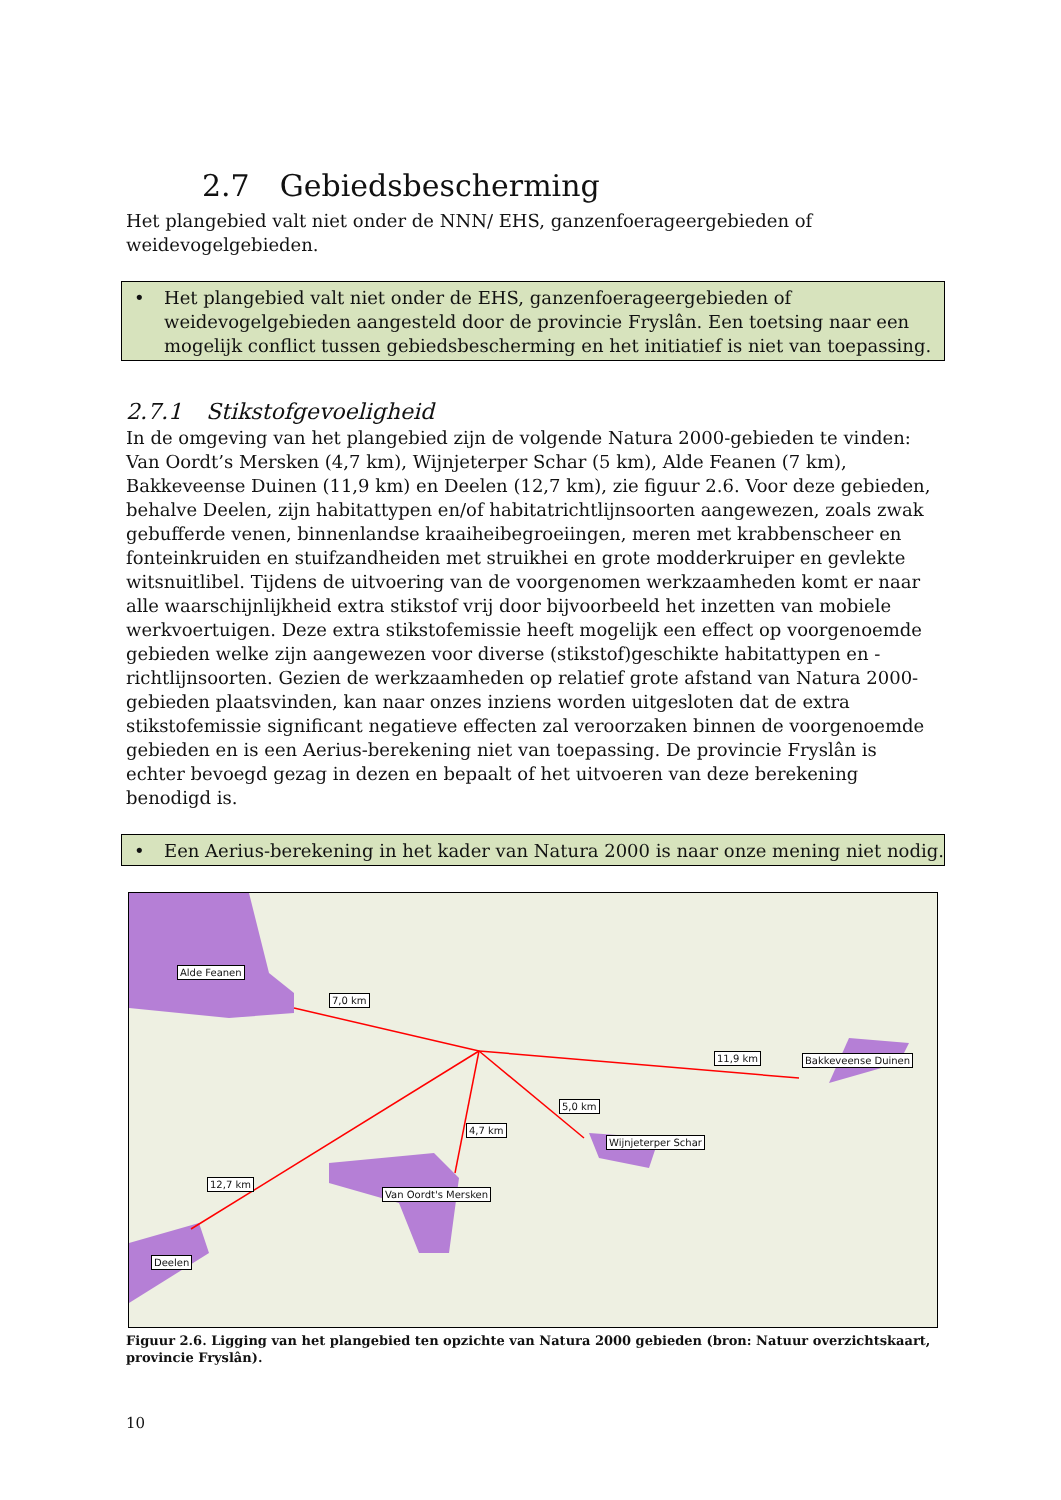2.7 Gebiedsbescherming
Het plangebied valt niet onder de NNN/ EHS, ganzenfoerageergebieden of weidevogelgebieden.
• Het plangebied valt niet onder de EHS, ganzenfoerageergebieden of weidevogelgebieden aangesteld door de provincie Fryslân. Een toetsing naar een mogelijk conflict tussen gebiedsbescherming en het initiatief is niet van toepassing.
2.7.1 Stikstofgevoeligheid
In de omgeving van het plangebied zijn de volgende Natura 2000-gebieden te vinden: Van Oordt’s Mersken (4,7 km), Wijnjeterper Schar (5 km), Alde Feanen (7 km), Bakkeveense Duinen (11,9 km) en Deelen (12,7 km), zie figuur 2.6. Voor deze gebieden, behalve Deelen, zijn habitattypen en/of habitatrichtlijnsoorten aangewezen, zoals zwak gebufferde venen, binnenlandse kraaiheibegroeiingen, meren met krabbenscheer en fonteinkruiden en stuifzandheiden met struikhei en grote modderkruiper en gevlekte witsnuitlibel. Tijdens de uitvoering van de voorgenomen werkzaamheden komt er naar alle waarschijnlijkheid extra stikstof vrij door bijvoorbeeld het inzetten van mobiele werkvoertuigen. Deze extra stikstofemissie heeft mogelijk een effect op voorgenoemde gebieden welke zijn aangewezen voor diverse (stikstof)geschikte habitattypen en -richtlijnsoorten. Gezien de werkzaamheden op relatief grote afstand van Natura 2000-gebieden plaatsvinden, kan naar onzes inziens worden uitgesloten dat de extra stikstofemissie significant negatieve effecten zal veroorzaken binnen de voorgenoemde gebieden en is een Aerius-berekening niet van toepassing. De provincie Fryslân is echter bevoegd gezag in dezen en bepaalt of het uitvoeren van deze berekening benodigd is.
• Een Aerius-berekening in het kader van Natura 2000 is naar onze mening niet nodig.
Alde Feanen
7,0 km
11,9 km Bakkeveense Duinen
5,0 km
4,7 km
Wijnjeterper Schar
12,7 km
Van Oordt's Mersken
Deelen
Figuur 2.6. Ligging van het plangebied ten opzichte van Natura 2000 gebieden (bron: Natuur overzichtskaart, provincie Fryslân).
10